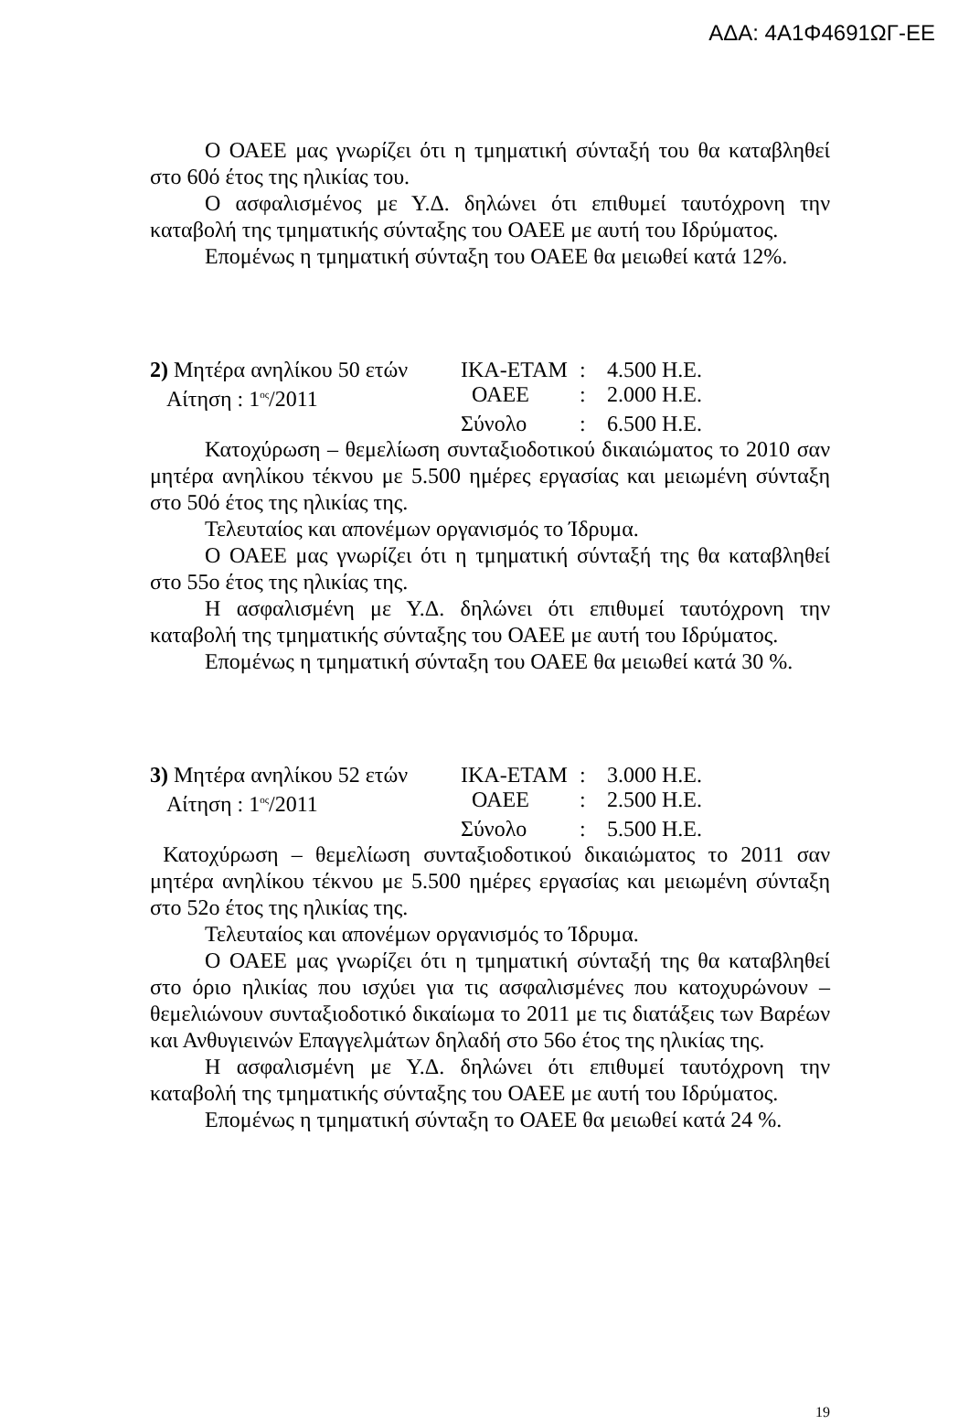ΑΔΑ: 4Α1Φ4691ΩΓ-ΕΕ
Ο ΟΑΕΕ μας γνωρίζει ότι η τμηματική σύνταξή του θα καταβληθεί στο 60ό έτος της ηλικίας του.
Ο ασφαλισμένος με Υ.Δ. δηλώνει ότι επιθυμεί ταυτόχρονη την καταβολή της τμηματικής σύνταξης του ΟΑΕΕ με αυτή του Ιδρύματος.
Επομένως η τμηματική σύνταξη του ΟΑΕΕ θα μειωθεί κατά 12%.
| 2) Μητέρα ανηλίκου 50 ετών | ΙΚΑ-ΕΤΑΜ | : | 4.500 Η.Ε. |
| Αίτηση : 1<sup>ος</sup>/2011 | ΟΑΕΕ | : | 2.000 Η.Ε. |
| | Σύνολο | : | 6.500 Η.Ε. |
Κατοχύρωση – θεμελίωση συνταξιοδοτικού δικαιώματος το 2010 σαν μητέρα ανηλίκου τέκνου με 5.500 ημέρες εργασίας και μειωμένη σύνταξη στο 50ό έτος της ηλικίας της.
Τελευταίος και απονέμων οργανισμός το Ίδρυμα.
Ο ΟΑΕΕ μας γνωρίζει ότι η τμηματική σύνταξή της θα καταβληθεί στο 55ο έτος της ηλικίας της.
Η ασφαλισμένη με Υ.Δ. δηλώνει ότι επιθυμεί ταυτόχρονη την καταβολή της τμηματικής σύνταξης του ΟΑΕΕ με αυτή του Ιδρύματος.
Επομένως η τμηματική σύνταξη του ΟΑΕΕ θα μειωθεί κατά 30 %.
| 3) Μητέρα ανηλίκου 52 ετών | ΙΚΑ-ΕΤΑΜ | : | 3.000 Η.Ε. |
| Αίτηση : 1<sup>ος</sup>/2011 | ΟΑΕΕ | : | 2.500 Η.Ε. |
| | Σύνολο | : | 5.500 Η.Ε. |
Κατοχύρωση – θεμελίωση συνταξιοδοτικού δικαιώματος το 2011 σαν μητέρα ανηλίκου τέκνου με 5.500 ημέρες εργασίας και μειωμένη σύνταξη στο 52ο έτος της ηλικίας της.
Τελευταίος και απονέμων οργανισμός το Ίδρυμα.
Ο ΟΑΕΕ μας γνωρίζει ότι η τμηματική σύνταξή της θα καταβληθεί στο όριο ηλικίας που ισχύει για τις ασφαλισμένες που κατοχυρώνουν – θεμελιώνουν συνταξιοδοτικό δικαίωμα το 2011 με τις διατάξεις των Βαρέων και Ανθυγιεινών Επαγγελμάτων δηλαδή στο 56ο έτος της ηλικίας της.
Η ασφαλισμένη με Υ.Δ. δηλώνει ότι επιθυμεί ταυτόχρονη την καταβολή της τμηματικής σύνταξης του ΟΑΕΕ με αυτή του Ιδρύματος.
Επομένως η τμηματική σύνταξη το ΟΑΕΕ θα μειωθεί κατά 24 %.
19